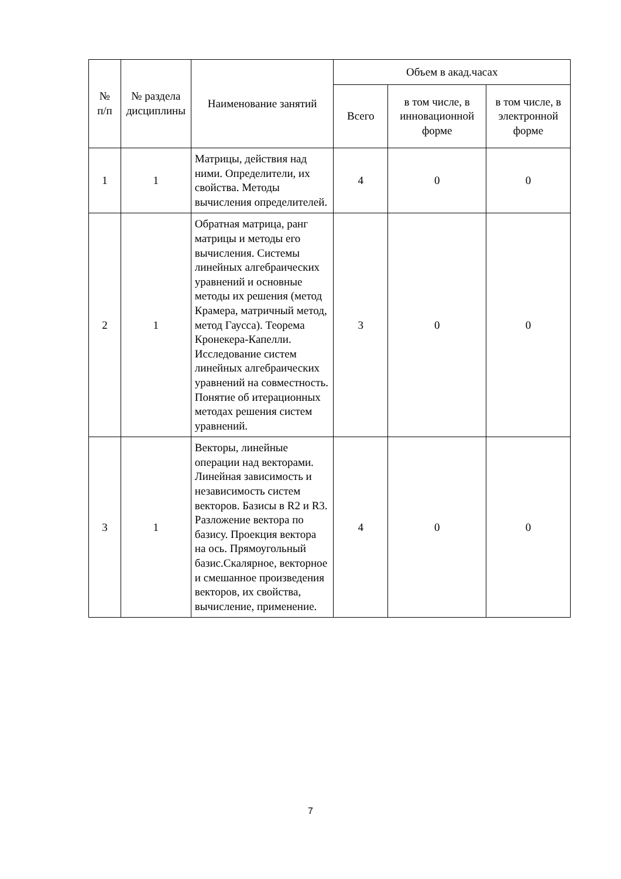| № п/п | № раздела дисциплины | Наименование занятий | Объем в акад.часах | | |
| --- | --- | --- | --- | --- | --- |
| | | | Всего | в том числе, в инновационной форме | в том числе, в электронной форме |
| 1 | 1 | Матрицы, действия над ними. Определители, их свойства. Методы вычисления определителей. | 4 | 0 | 0 |
| 2 | 1 | Обратная матрица, ранг матрицы и методы его вычисления. Системы линейных алгебраических уравнений и основные методы их решения (метод Крамера, матричный метод, метод Гаусса). Теорема Кронекера-Капелли. Исследование систем линейных алгебраических уравнений на совместность. Понятие об итерационных методах решения систем уравнений. | 3 | 0 | 0 |
| 3 | 1 | Векторы, линейные операции над векторами. Линейная зависимость и независимость систем векторов. Базисы в R2 и R3. Разложение вектора по базису. Проекция вектора на ось. Прямоугольный базис.Скалярное, векторное и смешанное произведения векторов, их свойства, вычисление, применение. | 4 | 0 | 0 |
7